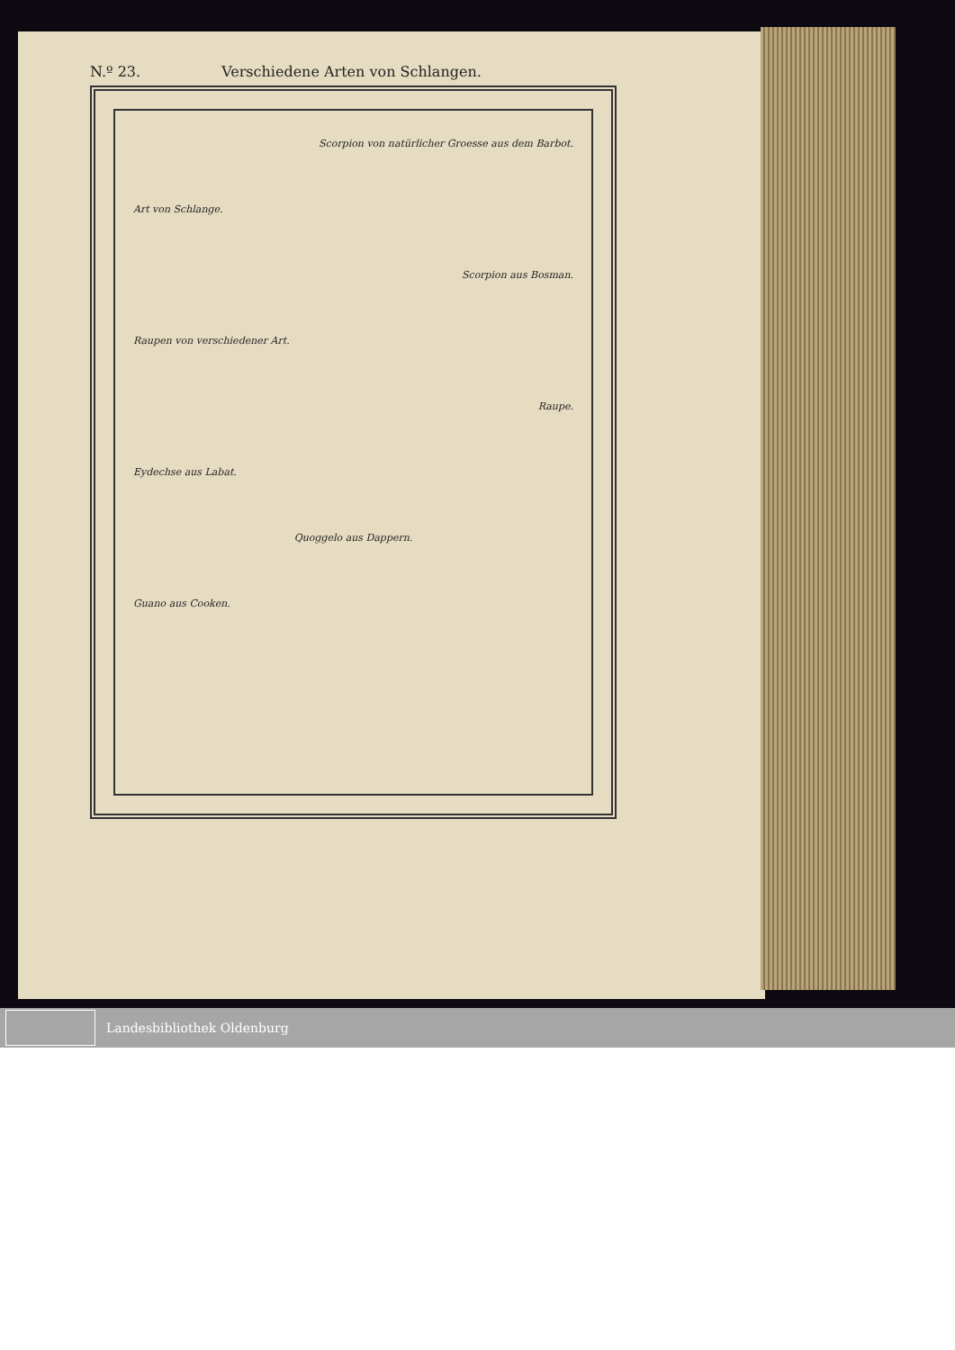N.º 23. Verschiedene Arten von Schlangen.
Scorpion von natürlicher Groesse aus dem Barbot.
Art von Schlange.
Scorpion aus Bosman.
Raupen von verschiedener Art.
Raupe.
Eydechse aus Labat.
Quoggelo aus Dappern.
Guano aus Cooken.
Landesbibliothek Oldenburg